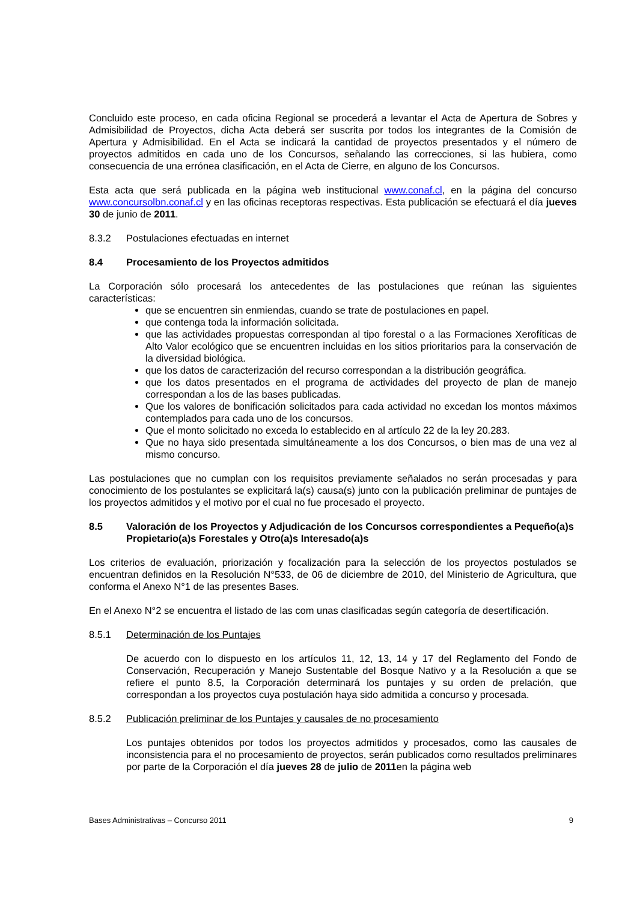Concluido este proceso, en cada oficina Regional se procederá a levantar el Acta de Apertura de Sobres y Admisibilidad de Proyectos, dicha Acta deberá ser suscrita por todos los integrantes de la Comisión de Apertura y Admisibilidad. En el Acta se indicará la cantidad de proyectos presentados y el número de proyectos admitidos en cada uno de los Concursos, señalando las correcciones, si las hubiera, como consecuencia de una errónea clasificación, en el Acta de Cierre, en alguno de los Concursos.
Esta acta que será publicada en la página web institucional www.conaf.cl, en la página del concurso www.concursolbn.conaf.cl y en las oficinas receptoras respectivas. Esta publicación se efectuará el día jueves 30 de junio de 2011.
8.3.2 Postulaciones efectuadas en internet
8.4 Procesamiento de los Proyectos admitidos
La Corporación sólo procesará los antecedentes de las postulaciones que reúnan las siguientes características:
que se encuentren sin enmiendas, cuando se trate de postulaciones en papel.
que contenga toda la información solicitada.
que las actividades propuestas correspondan al tipo forestal o a las Formaciones Xerofíticas de Alto Valor ecológico que se encuentren incluidas en los sitios prioritarios para la conservación de la diversidad biológica.
que los datos de caracterización del recurso correspondan a la distribución geográfica.
que los datos presentados en el programa de actividades del proyecto de plan de manejo correspondan a los de las bases publicadas.
Que los valores de bonificación solicitados para cada actividad no excedan los montos máximos contemplados para cada uno de los concursos.
Que el monto solicitado no exceda lo establecido en al artículo 22 de la ley 20.283.
Que no haya sido presentada simultáneamente a los dos Concursos, o bien mas de una vez al mismo concurso.
Las postulaciones que no cumplan con los requisitos previamente señalados no serán procesadas y para conocimiento de los postulantes se explicitará la(s) causa(s) junto con la publicación preliminar de puntajes de los proyectos admitidos y el motivo por el cual no fue procesado el proyecto.
8.5 Valoración de los Proyectos y Adjudicación de los Concursos correspondientes a Pequeño(a)s Propietario(a)s Forestales y Otro(a)s Interesado(a)s
Los criterios de evaluación, priorización y focalización para la selección de los proyectos postulados se encuentran definidos en la Resolución N°533, de 06 de diciembre de 2010, del Ministerio de Agricultura, que conforma el Anexo N°1 de las presentes Bases.
En el Anexo N°2 se encuentra el listado de las com unas clasificadas según categoría de desertificación.
8.5.1 Determinación de los Puntajes
De acuerdo con lo dispuesto en los artículos 11, 12, 13, 14 y 17 del Reglamento del Fondo de Conservación, Recuperación y Manejo Sustentable del Bosque Nativo y a la Resolución a que se refiere el punto 8.5, la Corporación determinará los puntajes y su orden de prelación, que correspondan a los proyectos cuya postulación haya sido admitida a concurso y procesada.
8.5.2 Publicación preliminar de los Puntajes y causales de no procesamiento
Los puntajes obtenidos por todos los proyectos admitidos y procesados, como las causales de inconsistencia para el no procesamiento de proyectos, serán publicados como resultados preliminares por parte de la Corporación el día jueves 28 de julio de 2011en la página web
Bases Administrativas – Concurso 2011 9